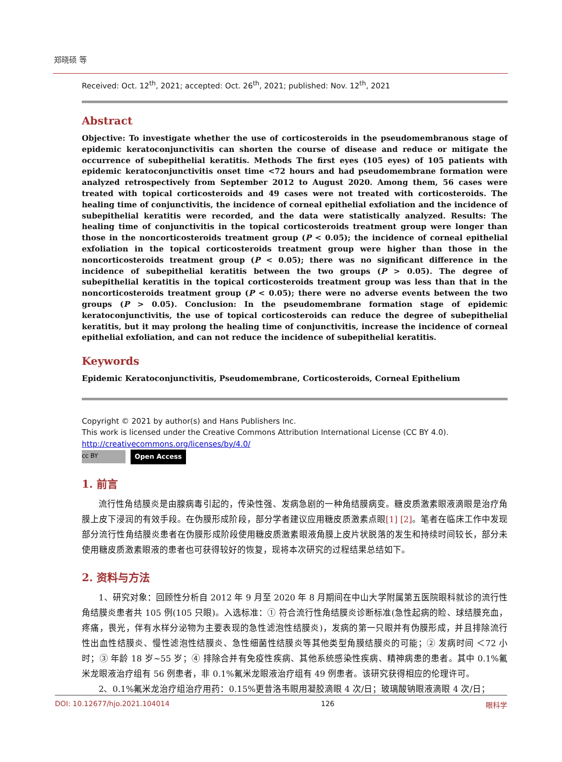郑晓硕 等
Received: Oct. 12<sup>th</sup>, 2021; accepted: Oct. 26<sup>th</sup>, 2021; published: Nov. 12<sup>th</sup>, 2021
Abstract
Objective: To investigate whether the use of corticosteroids in the pseudomembranous stage of epidemic keratoconjunctivitis can shorten the course of disease and reduce or mitigate the occurrence of subepithelial keratitis. Methods The first eyes (105 eyes) of 105 patients with epidemic keratoconjunctivitis onset time <72 hours and had pseudomembrane formation were analyzed retrospectively from September 2012 to August 2020. Among them, 56 cases were treated with topical corticosteroids and 49 cases were not treated with corticosteroids. The healing time of conjunctivitis, the incidence of corneal epithelial exfoliation and the incidence of subepithelial keratitis were recorded, and the data were statistically analyzed. Results: The healing time of conjunctivitis in the topical corticosteroids treatment group were longer than those in the noncorticosteroids treatment group (P < 0.05); the incidence of corneal epithelial exfoliation in the topical corticosteroids treatment group were higher than those in the noncorticosteroids treatment group (P < 0.05); there was no significant difference in the incidence of subepithelial keratitis between the two groups (P > 0.05). The degree of subepithelial keratitis in the topical corticosteroids treatment group was less than that in the noncorticosteroids treatment group (P < 0.05); there were no adverse events between the two groups (P > 0.05). Conclusion: In the pseudomembrane formation stage of epidemic keratoconjunctivitis, the use of topical corticosteroids can reduce the degree of subepithelial keratitis, but it may prolong the healing time of conjunctivitis, increase the incidence of corneal epithelial exfoliation, and can not reduce the incidence of subepithelial keratitis.
Keywords
Epidemic Keratoconjunctivitis, Pseudomembrane, Corticosteroids, Corneal Epithelium
Copyright © 2021 by author(s) and Hans Publishers Inc.
This work is licensed under the Creative Commons Attribution International License (CC BY 4.0).
http://creativecommons.org/licenses/by/4.0/
cc BY Open Access
1. 前言
流行性角结膜炎是由腺病毒引起的，传染性强、发病急剧的一种角结膜病变。糖皮质激素眼液滴眼是治疗角膜上皮下浸润的有效手段。在伪膜形成阶段，部分学者建议应用糖皮质激素点眼[1] [2]。笔者在临床工作中发现部分流行性角结膜炎患者在伪膜形成阶段使用糖皮质激素眼液角膜上皮片状脱落的发生和持续时间较长，部分未使用糖皮质激素眼液的患者也可获得较好的恢复，现将本次研究的过程结果总结如下。
2. 资料与方法
1、研究对象：回顾性分析自 2012 年 9 月至 2020 年 8 月期间在中山大学附属第五医院眼科就诊的流行性角结膜炎患者共 105 例(105 只眼)。入选标准：① 符合流行性角结膜炎诊断标准(急性起病的睑、球结膜充血，疼痛，畏光，伴有水样分泌物为主要表现的急性滤泡性结膜炎)，发病的第一只眼并有伪膜形成，并且排除流行性出血性结膜炎、慢性滤泡性结膜炎、急性细菌性结膜炎等其他类型角膜结膜炎的可能；② 发病时间 ＜72 小时；③ 年龄 18 岁~55 岁；④ 排除合并有免疫性疾病、其他系统感染性疾病、精神病患的患者。其中 0.1%氟米龙眼液治疗组有 56 例患者，非 0.1%氟米龙眼液治疗组有 49 例患者。该研究获得相应的伦理许可。
2、0.1%氟米龙治疗组治疗用药：0.15%更昔洛韦眼用凝胶滴眼 4 次/日；玻璃酸钠眼液滴眼 4 次/日；
DOI: 10.12677/hjo.2021.104014 126 眼科学